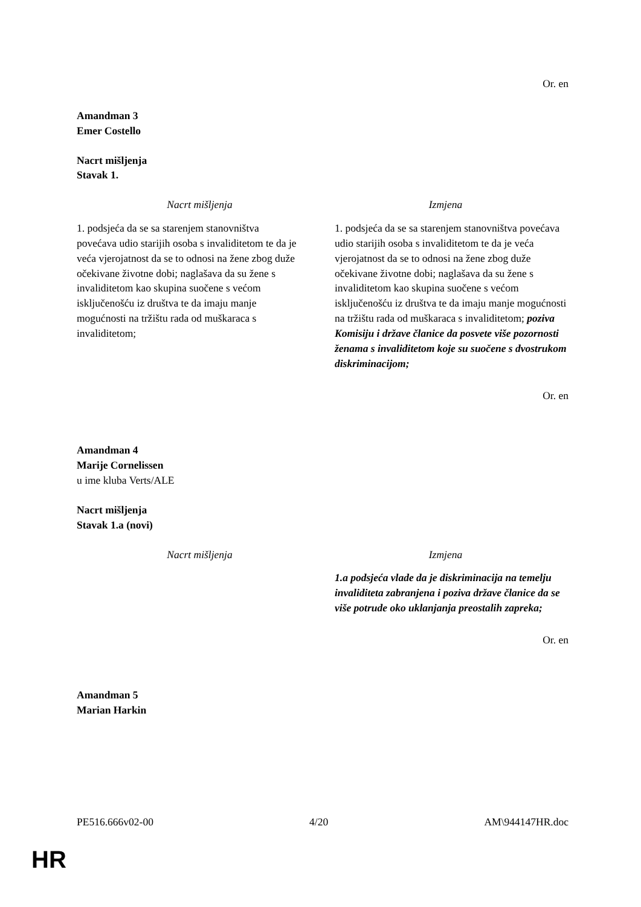Or. en
Amandman 3
Emer Costello
Nacrt mišljenja
Stavak 1.
| Nacrt mišljenja | Izmjena |
| --- | --- |
| 1. podsjeća da se sa starenjem stanovništva povećava udio starijih osoba s invaliditetom te da je veća vjerojatnost da se to odnosi na žene zbog duže očekivane životne dobi; naglašava da su žene s invaliditetom kao skupina suočene s većom isključenošću iz društva te da imaju manje mogućnosti na tržištu rada od muškaraca s invaliditetom; | 1. podsjeća da se sa starenjem stanovništva povećava udio starijih osoba s invaliditetom te da je veća vjerojatnost da se to odnosi na žene zbog duže očekivane životne dobi; naglašava da su žene s invaliditetom kao skupina suočene s većom isključenošću iz društva te da imaju manje mogućnosti na tržištu rada od muškaraca s invaliditetom; poziva Komisiju i države članice da posvete više pozornosti ženama s invaliditetom koje su suočene s dvostrukom diskriminacijom; |
Or. en
Amandman 4
Marije Cornelissen
u ime kluba Verts/ALE
Nacrt mišljenja
Stavak 1.a (novi)
| Nacrt mišljenja | Izmjena |
| --- | --- |
| | 1.a podsjeća vlade da je diskriminacija na temelju invaliditeta zabranjena i poziva države članice da se više potrude oko uklanjanja preostalih zapreka; |
Or. en
Amandman 5
Marian Harkin
PE516.666v02-00 4/20 AM\944147HR.doc
HR